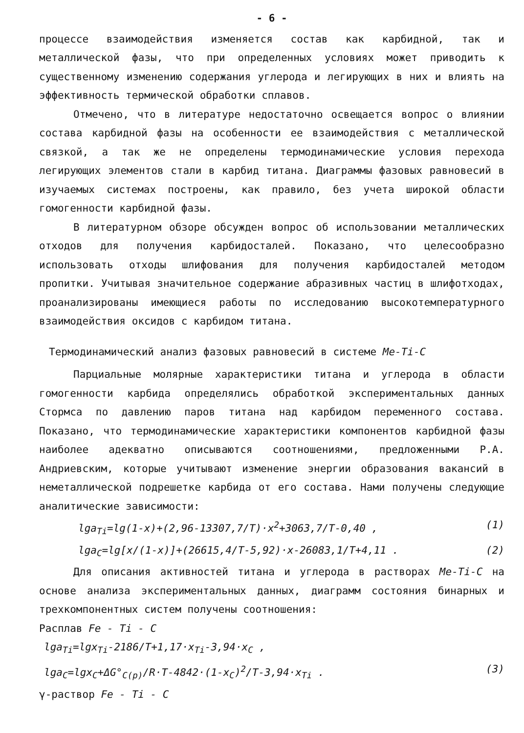- 6 -
процессе взаимодействия изменяется состав как карбидной, так и металлической фазы, что при определенных условиях может приводить к существенному изменению содержания углерода и легирующих в них и влиять на эффективность термической обработки сплавов.
Отмечено, что в литературе недостаточно освещается вопрос о влиянии состава карбидной фазы на особенности ее взаимодействия с металлической связкой, а так же не определены термодинамические условия перехода легирующих элементов стали в карбид титана. Диаграммы фазовых равновесий в изучаемых системах построены, как правило, без учета широкой области гомогенности карбидной фазы.
В литературном обзоре обсужден вопрос об использовании металлических отходов для получения карбидосталей. Показано, что целесообразно использовать отходы шлифования для получения карбидосталей методом пропитки. Учитывая значительное содержание абразивных частиц в шлифотходах, проанализированы имеющиеся работы по исследованию высокотемпературного взаимодействия оксидов с карбидом титана.
Термодинамический анализ фазовых равновесий в системе Me-Ti-C
Парциальные молярные характеристики титана и углерода в области гомогенности карбида определялись обработкой экспериментальных данных Стормса по давлению паров титана над карбидом переменного состава. Показано, что термодинамические характеристики компонентов карбидной фазы наиболее адекватно описываются соотношениями, предложенными Р.А. Андриевским, которые учитывают изменение энергии образования вакансий в неметаллической подрешетке карбида от его состава. Нами получены следующие аналитические зависимости:
lga<sub>Ti</sub>=lg(1-x)+(2,96-13307,7/T)·x<sup>2</sup>+3063,7/T-0,40 , (1)
lga<sub>C</sub>=lg[x/(1-x)]+(26615,4/T-5,92)·x-26083,1/T+4,11 . (2)
Для описания активностей титана и углерода в растворах Me-Ti-C на основе анализа экспериментальных данных, диаграмм состояния бинарных и трехкомпонентных систем получены соотношения:
Расплав Fe - Ti - C
lga<sub>Ti</sub>=lgx<sub>Ti</sub>-2186/T+1,17·x<sub>Ti</sub>-3,94·x<sub>C</sub> ,
lga<sub>C</sub>=lgx<sub>C</sub>+ΔG°<sub>C(p)</sub>/R·T-4842·(1-x<sub>C</sub>)<sup>2</sup>/T-3,94·x<sub>Ti</sub> . (3)
γ-раствор Fe - Ti - C